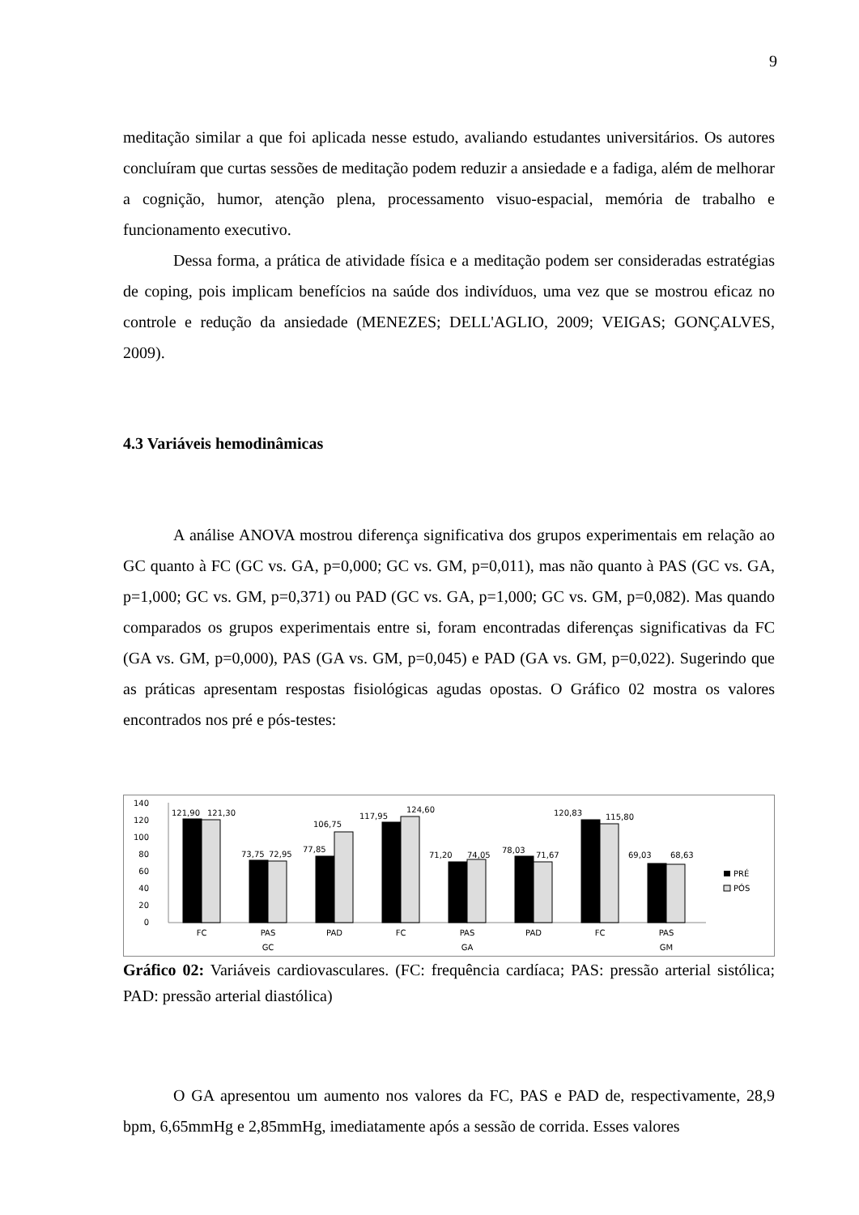9
meditação similar a que foi aplicada nesse estudo, avaliando estudantes universitários. Os autores concluíram que curtas sessões de meditação podem reduzir a ansiedade e a fadiga, além de melhorar a cognição, humor, atenção plena, processamento visuo-espacial, memória de trabalho e funcionamento executivo.
Dessa forma, a prática de atividade física e a meditação podem ser consideradas estratégias de coping, pois implicam benefícios na saúde dos indivíduos, uma vez que se mostrou eficaz no controle e redução da ansiedade (MENEZES; DELL'AGLIO, 2009; VEIGAS; GONÇALVES, 2009).
4.3 Variáveis hemodinâmicas
A análise ANOVA mostrou diferença significativa dos grupos experimentais em relação ao GC quanto à FC (GC vs. GA, p=0,000; GC vs. GM, p=0,011), mas não quanto à PAS (GC vs. GA, p=1,000; GC vs. GM, p=0,371) ou PAD (GC vs. GA, p=1,000; GC vs. GM, p=0,082). Mas quando comparados os grupos experimentais entre si, foram encontradas diferenças significativas da FC (GA vs. GM, p=0,000), PAS (GA vs. GM, p=0,045) e PAD (GA vs. GM, p=0,022). Sugerindo que as práticas apresentam respostas fisiológicas agudas opostas. O Gráfico 02 mostra os valores encontrados nos pré e pós-testes:
140
120
100
80
60
40
20
0
121,90
121,30
73,75
72,95
77,85
106,75
117,95
124,60
71,20
74,05
78,03
71,67
120,83
115,80
69,03
68,63
PRÉ
PÓS
FC
PAS
PAD
FC
PAS
PAD
FC
PAS
GC
GA
GM
Gráfico 02: Variáveis cardiovasculares. (FC: frequência cardíaca; PAS: pressão arterial sistólica; PAD: pressão arterial diastólica)
O GA apresentou um aumento nos valores da FC, PAS e PAD de, respectivamente, 28,9 bpm, 6,65mmHg e 2,85mmHg, imediatamente após a sessão de corrida. Esses valores